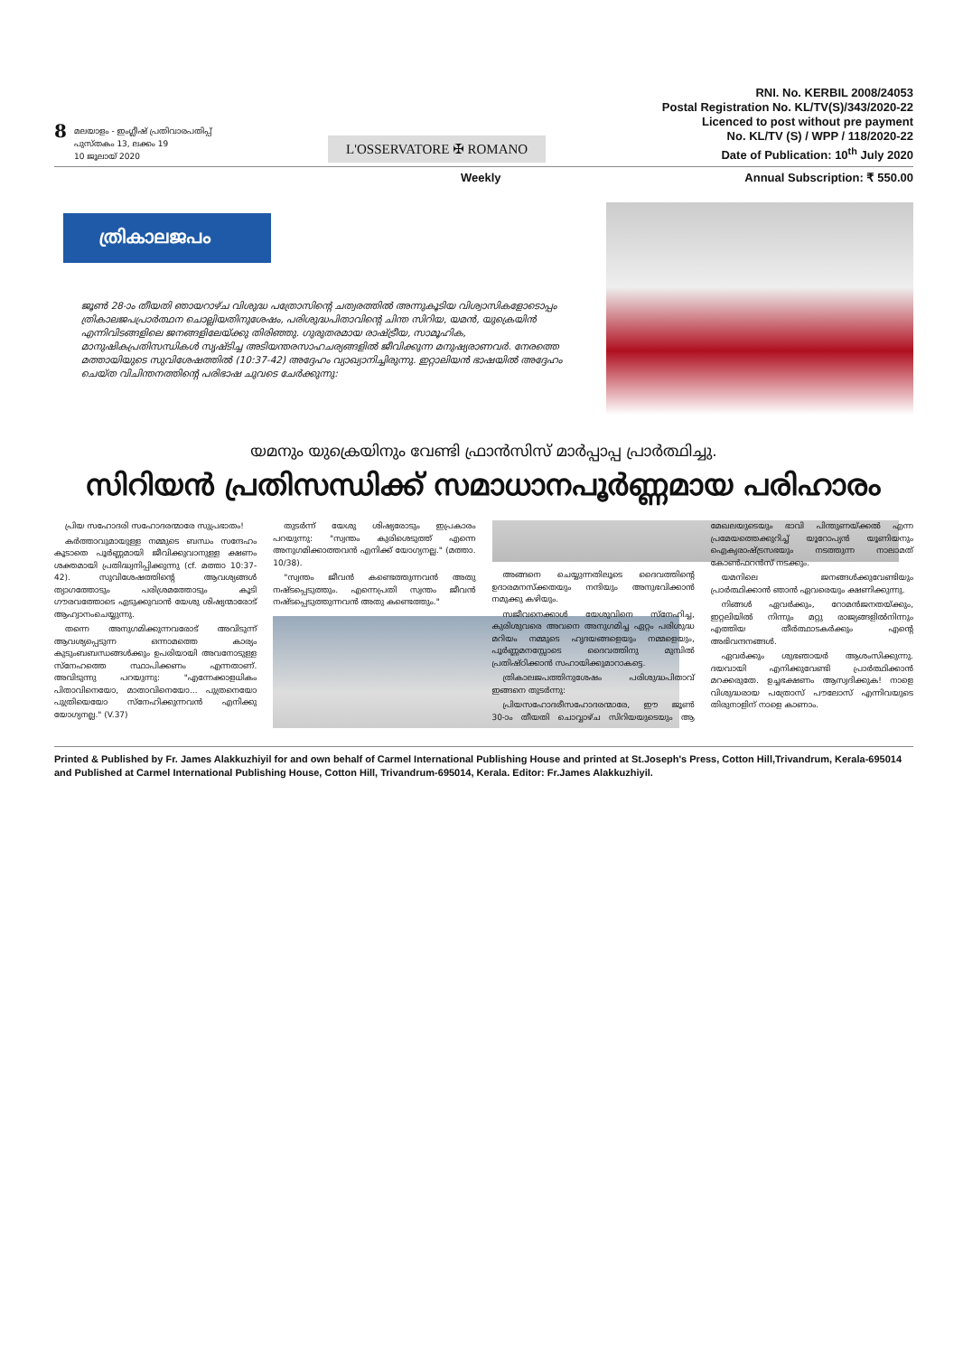8
മലയാളം - ഇംഗ്ലീഷ് പ്രതിവാരപതിപ്പ്
പുസ്തകം 13, ലക്കം 19
10 ജൂലായ് 2020
L'OSSERVATORE ✠ ROMANO
RNI. No. KERBIL 2008/24053
Postal Registration No. KL/TV(S)/343/2020-22
Licenced to post without pre payment
No. KL/TV (S) / WPP / 118/2020-22
Date of Publication: 10<sup>th</sup> July 2020
Weekly Annual Subscription: ₹ 550.00
ത്രികാലജപം
ജൂൺ 28-ാം തീയതി ഞായറാഴ്ച വിശുദ്ധ പത്രോസിന്റെ ചത്വരത്തിൽ അന്നുകൂടിയ വിശ്വാസികളോടൊപ്പം ത്രികാലജപപ്രാർത്ഥന ചൊല്ലിയതിനുശേഷം, പരിശുദ്ധപിതാവിന്റെ ചിന്ത സിറിയ, യമൻ, യുക്രെയിൻ എന്നിവിടങ്ങളിലെ ജനങ്ങളിലേയ്ക്കു തിരിഞ്ഞു. ഗുരുതരമായ രാഷ്ട്രീയ, സാമൂഹിക, മാനുഷികപ്രതിസന്ധികൾ സൃഷ്ടിച്ച അടിയന്തരസാഹചര്യങ്ങളിൽ ജീവിക്കുന്ന മനുഷ്യരാണവർ. നേരത്തെ മത്തായിയുടെ സുവിശേഷത്തിൽ (10:37-42) അദ്ദേഹം വ്യാഖ്യാനിച്ചിരുന്നു. ഇറ്റാലിയൻ ഭാഷയിൽ അദ്ദേഹം ചെയ്ത വിചിന്തനത്തിന്റെ പരിഭാഷ ചുവടെ ചേർക്കുന്നു:
യമനും യുക്രെയിനും വേണ്ടി ഫ്രാൻസിസ് മാർപ്പാപ്പ പ്രാർത്ഥിച്ചു.
സിറിയൻ പ്രതിസന്ധിക്ക് സമാധാനപൂർണ്ണമായ പരിഹാരം
പ്രിയ സഹോദരി സഹോദരന്മാരേ സുപ്രഭാതം!
കർത്താവുമായുള്ള നമ്മുടെ ബന്ധം സന്ദേഹം കൂടാതെ പൂർണ്ണമായി ജീവിക്കുവാനുള്ള ക്ഷണം ശക്തമായി പ്രതിദ്ധ്വനിപ്പിക്കുന്നു (cf. മത്താ 10:37-42). സുവിശേഷത്തിന്റെ ആവശ്യങ്ങൾ ത്യാഗത്തോടും പരിശ്രമത്തോടും കൂടി ഗൗരവത്തോടെ എടുക്കുവാൻ യേശു ശിഷ്യന്മാരോട് ആഹ്വാനംചെയ്യുന്നു.
തന്നെ അനുഗമിക്കുന്നവരോട് അവിടുന്ന് ആവശ്യപ്പെടുന്ന ഒന്നാമത്തെ കാര്യം കുടുംബബന്ധങ്ങൾക്കും ഉപരിയായി അവനോടുള്ള സ്നേഹത്തെ സ്ഥാപിക്കണം എന്നതാണ്. അവിടുന്നു പറയുന്നു: "എന്നേക്കാളധികം പിതാവിനെയോ, മാതാവിനെയോ... പുത്രനെയോ പുത്രിയെയോ സ്നേഹിക്കുന്നവൻ എനിക്കു യോഗ്യനല്ല." (V.37)
തുടർന്ന് യേശു ശിഷ്യരോടും ഇപ്രകാരം പറയുന്നു: "സ്വന്തം കുരിശെടുത്ത് എന്നെ അനുഗമിക്കാത്തവൻ എനിക്ക് യോഗ്യനല്ല." (മത്താ. 10/38).
"സ്വന്തം ജീവൻ കണ്ടെത്തുന്നവൻ അതു നഷ്ടപ്പെടുത്തും. എന്നെപ്രതി സ്വന്തം ജീവൻ നഷ്ടപ്പെടുത്തുന്നവൻ അതു കണ്ടെത്തും."
അങ്ങനെ ചെയ്യുന്നതിലൂടെ ദൈവത്തിന്റെ ഉദാരമനസ്ക്കതയും നന്ദിയും അനുഭവിക്കാൻ നമുക്കു കഴിയും.
സജീവനെക്കാൾ യേശുവിനെ സ്നേഹിച്ച, കുരിശുവരെ അവനെ അനുഗമിച്ച ഏറ്റം പരിശുദ്ധ മറിയം നമ്മുടെ ഹൃദയങ്ങളെയും നമ്മളെയും, പൂർണ്ണമനസ്സോടെ ദൈവത്തിനു മുമ്പിൽ പ്രതിഷ്ഠിക്കാൻ സഹായിക്കുമാറാകട്ടെ.
ത്രികാലജപത്തിനുശേഷം പരിശുദ്ധപിതാവ് ഇങ്ങനെ തുടർന്നു:
പ്രിയസഹോദരീസഹോദരന്മാരേ, ഈ ജൂൺ 30-ാം തീയതി ചൊവ്വാഴ്ച സിറിയയുടെയും ആ മേഖലയുടെയും ഭാവി പിന്തുണയ്ക്കൽ എന്ന പ്രമേയത്തെക്കുറിച്ച് യൂറോപ്യൻ യൂണിയനും ഐക്യരാഷ്ട്രസഭയും നടത്തുന്ന നാലാമത് കോൺഫറൻസ് നടക്കും.
യമനിലെ ജനങ്ങൾക്കുവേണ്ടിയും പ്രാർത്ഥിക്കാൻ ഞാൻ ഏവരെയും ക്ഷണിക്കുന്നു.
നിങ്ങൾ ഏവർക്കും, റോമൻജനതയ്ക്കും, ഇറ്റലിയിൽ നിന്നും മറ്റു രാജ്യങ്ങളിൽനിന്നും എത്തിയ തീർത്ഥാടകർക്കും എന്റെ അഭിവന്ദനങ്ങൾ.
ഏവർക്കും ശുഭഞായർ ആശംസിക്കുന്നു. ദയവായി എനിക്കുവേണ്ടി പ്രാർത്ഥിക്കാൻ മറക്കരുതേ. ഉച്ചഭക്ഷണം ആസ്വദിക്കുക! നാളെ വിശുദ്ധരായ പത്രോസ് പൗലോസ് എന്നിവയുടെ തിരുനാളിന് നാളെ കാണാം.
Printed & Published by Fr. James Alakkuzhiyil for and own behalf of Carmel International Publishing House and printed at St.Joseph's Press, Cotton Hill,Trivandrum, Kerala-695014 and Published at Carmel International Publishing House, Cotton Hill, Trivandrum-695014, Kerala. Editor: Fr.James Alakkuzhiyil.